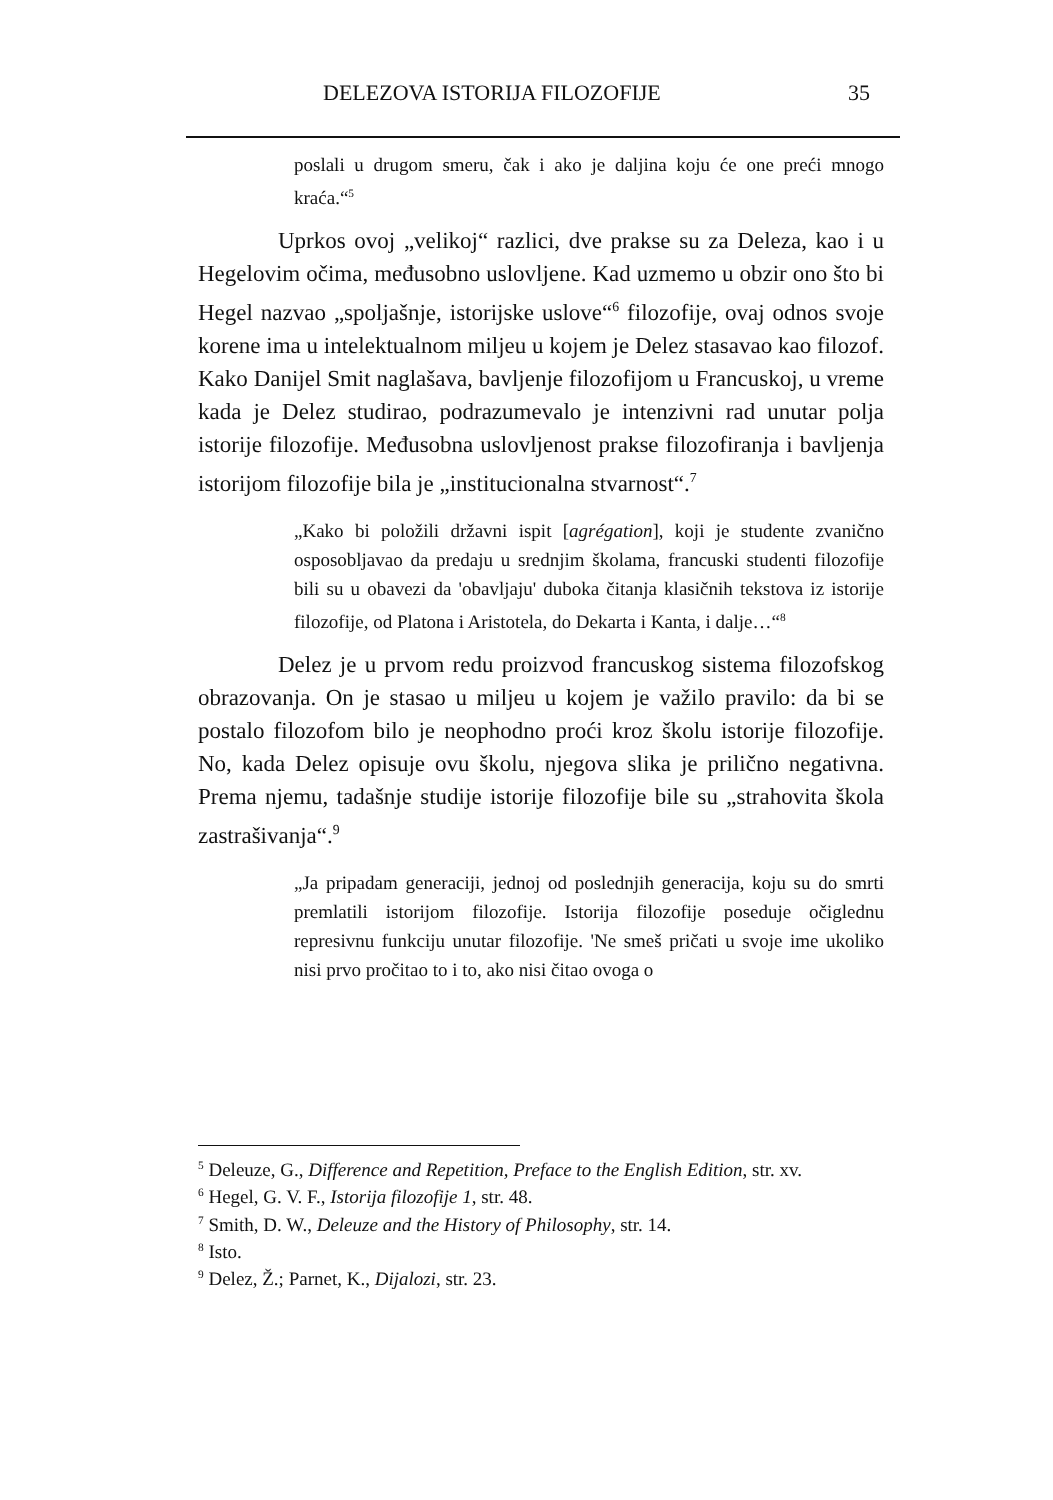DELEZOVA ISTORIJA FILOZOFIJE 35
poslali u drugom smeru, čak i ako je daljina koju će one preći mnogo kraća.“<sup>5</sup>
Uprkos ovoj „velikoj“ razlici, dve prakse su za Deleza, kao i u Hegelovim očima, međusobno uslovljene. Kad uzmemo u obzir ono što bi Hegel nazvao „spoljašnje, istorijske uslove“<sup>6</sup> filozofije, ovaj odnos svoje korene ima u intelektualnom miljeu u kojem je Delez stasavao kao filozof. Kako Danijel Smit naglašava, bavljenje filozofijom u Francuskoj, u vreme kada je Delez studirao, podrazumevalo je intenzivni rad unutar polja istorije filozofije. Međusobna uslovljenost prakse filozofiranja i bavljenja istorijom filozofije bila je „institucionalna stvarnost“.<sup>7</sup>
„Kako bi položili državni ispit [agrégation], koji je studente zvanično osposobljavao da predaju u srednjim školama, francuski studenti filozofije bili su u obavezi da 'obavljaju' duboka čitanja klasičnih tekstova iz istorije filozofije, od Platona i Aristotela, do Dekarta i Kanta, i dalje…“<sup>8</sup>
Delez je u prvom redu proizvod francuskog sistema filozofskog obrazovanja. On je stasao u miljeu u kojem je važilo pravilo: da bi se postalo filozofom bilo je neophodno proći kroz školu istorije filozofije. No, kada Delez opisuje ovu školu, njegova slika je prilično negativna. Prema njemu, tadašnje studije istorije filozofije bile su „strahovita škola zastrašivanja“.<sup>9</sup>
„Ja pripadam generaciji, jednoj od poslednjih generacija, koju su do smrti premlatili istorijom filozofije. Istorija filozofije poseduje očiglednu represivnu funkciju unutar filozofije. 'Ne smeš pričati u svoje ime ukoliko nisi prvo pročitao to i to, ako nisi čitao ovoga o
<sup>5</sup> Deleuze, G., Difference and Repetition, Preface to the English Edition, str. xv.
<sup>6</sup> Hegel, G. V. F., Istorija filozofije 1, str. 48.
<sup>7</sup> Smith, D. W., Deleuze and the History of Philosophy, str. 14.
<sup>8</sup> Isto.
<sup>9</sup> Delez, Ž.; Parnet, K., Dijalozi, str. 23.